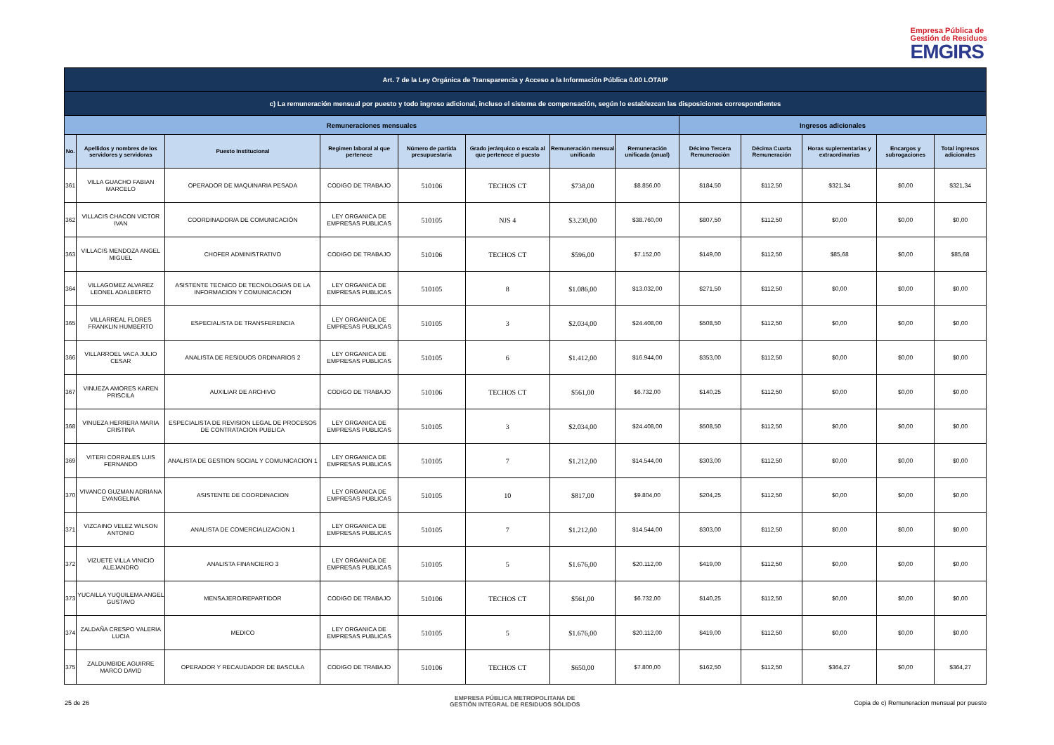Empresa Pública de
Gestión de Residuos
EMGIRS
| Art. 7 de la Ley Orgánica de Transparencia y Acceso a la Información Pública 0.00 LOTAIP | | | | | | | | | | | | |
| c) La remuneración mensual por puesto y todo ingreso adicional, incluso el sistema de compensación, según lo establezcan las disposiciones correspondientes | | | | | | | | | | | | |
| Remuneraciones mensuales | | | | | | | | Ingresos adicionales | | | | |
| No. | Apellidos y nombres de los servidores y servidoras | Puesto Institucional | Regimen laboral al que pertenece | Número de partida presupuestaria | Grado jerárquico o escala al que pertenece el puesto | Remuneración mensual unificada | Remuneración unificada (anual) | Décimo Tercera Remuneración | Décima Cuarta Remuneración | Horas suplementarias y extraordinarias | Encargos y subrogaciones | Total ingresos adicionales |
| 361 | VILLA GUACHO FABIAN MARCELO | OPERADOR DE MAQUINARIA PESADA | CODIGO DE TRABAJO | 510106 | TECHOS CT | $738,00 | $8.856,00 | $184,50 | $112,50 | $321,34 | $0,00 | $321,34 |
| 362 | VILLACIS CHACON VICTOR IVAN | COORDINADOR/A DE COMUNICACIÓN | LEY ORGANICA DE EMPRESAS PUBLICAS | 510105 | NJS 4 | $3.230,00 | $38.760,00 | $807,50 | $112,50 | $0,00 | $0,00 | $0,00 |
| 363 | VILLACIS MENDOZA ANGEL MIGUEL | CHOFER ADMINISTRATIVO | CODIGO DE TRABAJO | 510106 | TECHOS CT | $596,00 | $7.152,00 | $149,00 | $112,50 | $85,68 | $0,00 | $85,68 |
| 364 | VILLAGOMEZ ALVAREZ LEONEL ADALBERTO | ASISTENTE TECNICO DE TECNOLOGIAS DE LA INFORMACION Y COMUNICACION | LEY ORGANICA DE EMPRESAS PUBLICAS | 510105 | 8 | $1.086,00 | $13.032,00 | $271,50 | $112,50 | $0,00 | $0,00 | $0,00 |
| 365 | VILLARREAL FLORES FRANKLIN HUMBERTO | ESPECIALISTA DE TRANSFERENCIA | LEY ORGANICA DE EMPRESAS PUBLICAS | 510105 | 3 | $2.034,00 | $24.408,00 | $508,50 | $112,50 | $0,00 | $0,00 | $0,00 |
| 366 | VILLARROEL VACA JULIO CESAR | ANALISTA DE RESIDUOS ORDINARIOS 2 | LEY ORGANICA DE EMPRESAS PUBLICAS | 510105 | 6 | $1.412,00 | $16.944,00 | $353,00 | $112,50 | $0,00 | $0,00 | $0,00 |
| 367 | VINUEZA AMORES KAREN PRISCILA | AUXILIAR DE ARCHIVO | CODIGO DE TRABAJO | 510106 | TECHOS CT | $561,00 | $6.732,00 | $140,25 | $112,50 | $0,00 | $0,00 | $0,00 |
| 368 | VINUEZA HERRERA MARIA CRISTINA | ESPECIALISTA DE REVISION LEGAL DE PROCESOS DE CONTRATACION PUBLICA | LEY ORGANICA DE EMPRESAS PUBLICAS | 510105 | 3 | $2.034,00 | $24.408,00 | $508,50 | $112,50 | $0,00 | $0,00 | $0,00 |
| 369 | VITERI CORRALES LUIS FERNANDO | ANALISTA DE GESTION SOCIAL Y COMUNICACION 1 | LEY ORGANICA DE EMPRESAS PUBLICAS | 510105 | 7 | $1.212,00 | $14.544,00 | $303,00 | $112,50 | $0,00 | $0,00 | $0,00 |
| 370 | VIVANCO GUZMAN ADRIANA EVANGELINA | ASISTENTE DE COORDINACION | LEY ORGANICA DE EMPRESAS PUBLICAS | 510105 | 10 | $817,00 | $9.804,00 | $204,25 | $112,50 | $0,00 | $0,00 | $0,00 |
| 371 | VIZCAINO VELEZ WILSON ANTONIO | ANALISTA DE COMERCIALIZACION 1 | LEY ORGANICA DE EMPRESAS PUBLICAS | 510105 | 7 | $1.212,00 | $14.544,00 | $303,00 | $112,50 | $0,00 | $0,00 | $0,00 |
| 372 | VIZUETE VILLA VINICIO ALEJANDRO | ANALISTA FINANCIERO 3 | LEY ORGANICA DE EMPRESAS PUBLICAS | 510105 | 5 | $1.676,00 | $20.112,00 | $419,00 | $112,50 | $0,00 | $0,00 | $0,00 |
| 373 | YUCAILLA YUQUILEMA ANGEL GUSTAVO | MENSAJERO/REPARTIDOR | CODIGO DE TRABAJO | 510106 | TECHOS CT | $561,00 | $6.732,00 | $140,25 | $112,50 | $0,00 | $0,00 | $0,00 |
| 374 | ZALDAÑA CRESPO VALERIA LUCIA | MEDICO | LEY ORGANICA DE EMPRESAS PUBLICAS | 510105 | 5 | $1.676,00 | $20.112,00 | $419,00 | $112,50 | $0,00 | $0,00 | $0,00 |
| 375 | ZALDUMBIDE AGUIRRE MARCO DAVID | OPERADOR Y RECAUDADOR DE BASCULA | CODIGO DE TRABAJO | 510106 | TECHOS CT | $650,00 | $7.800,00 | $162,50 | $112,50 | $364,27 | $0,00 | $364,27 |
25 de 26
EMPRESA PÚBLICA METROPOLITANA DE
GESTIÓN INTEGRAL DE RESIDUOS SÓLIDOS
Copia de c) Remuneracion mensual por puesto